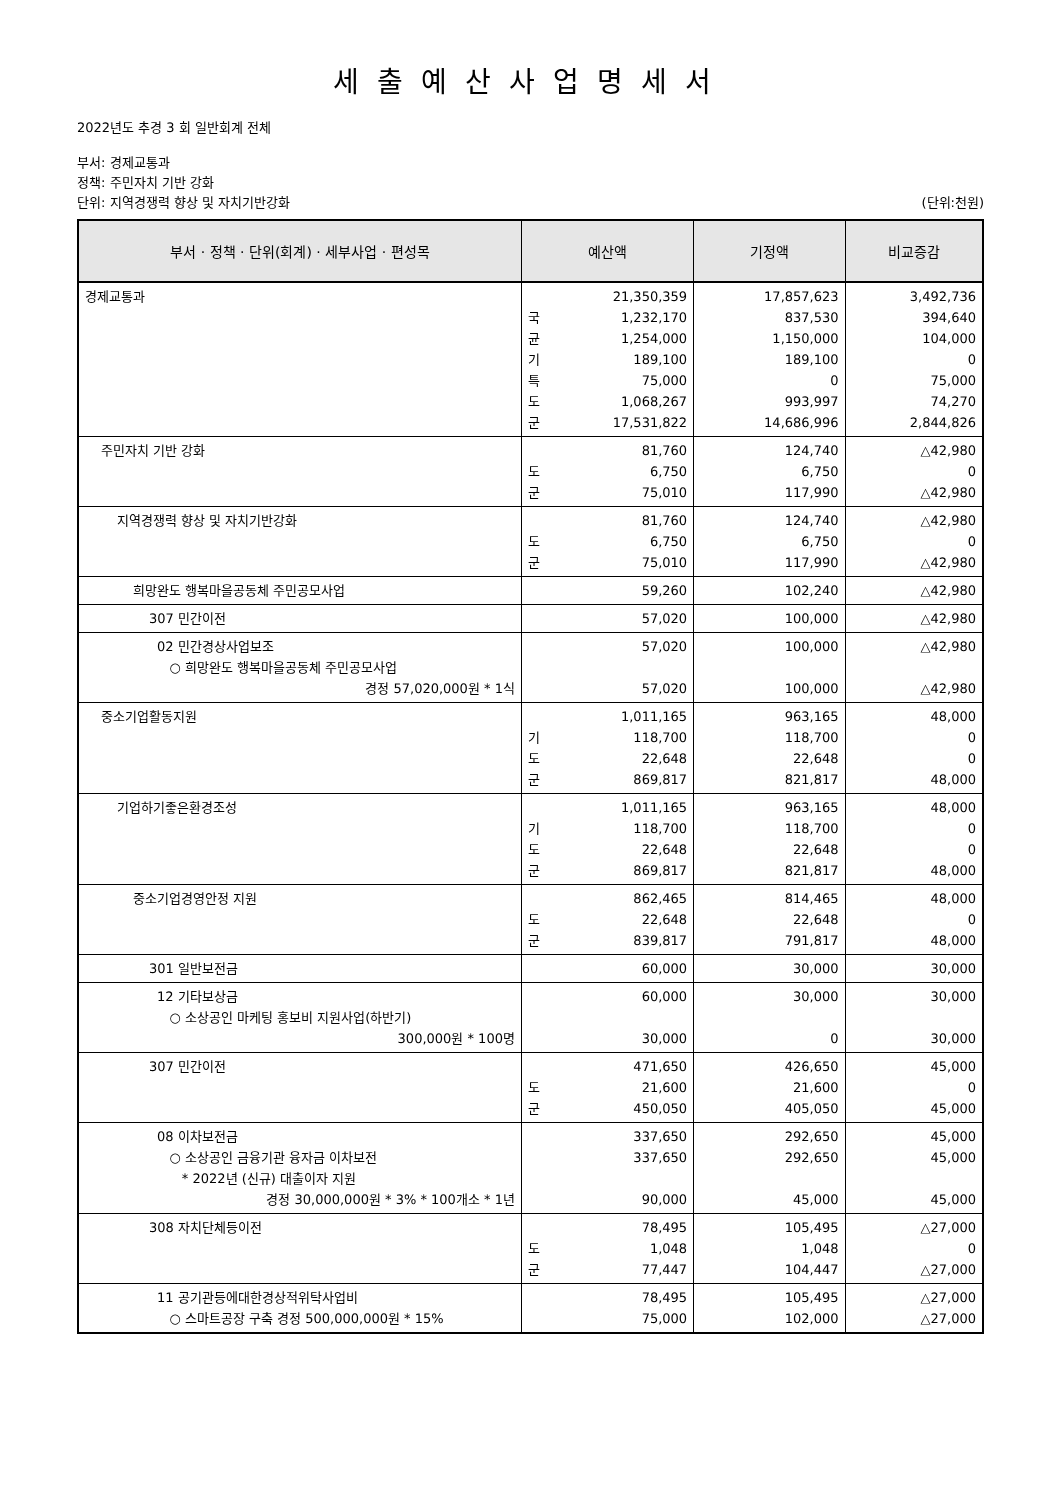세출예산사업명세서
2022년도 추경 3 회 일반회계 전체
부서: 경제교통과
정책: 주민자치 기반 강화
단위: 지역경쟁력 향상 및 자치기반강화 (단위:천원)
| 부서 · 정책 · 단위(회계) · 세부사업 · 편성목 | 예산액 | 기정액 | 비교증감 |
| --- | --- | --- | --- |
| 경제교통과 | 21,350,359 국 1,232,170 균 1,254,000 기 189,100 특 75,000 도 1,068,267 군 17,531,822 | 17,857,623 837,530 1,150,000 189,100 0 993,997 14,686,996 | 3,492,736 394,640 104,000 0 75,000 74,270 2,844,826 |
| 주민자치 기반 강화 | 81,760 도 6,750 군 75,010 | 124,740 6,750 117,990 | △42,980 0 △42,980 |
| 지역경쟁력 향상 및 자치기반강화 | 81,760 도 6,750 군 75,010 | 124,740 6,750 117,990 | △42,980 0 △42,980 |
| 희망완도 행복마을공동체 주민공모사업 | 59,260 | 102,240 | △42,980 |
| 307 민간이전 | 57,020 | 100,000 | △42,980 |
| 02 민간경상사업보조 ○ 희망완도 행복마을공동체 주민공모사업 경정 57,020,000원 * 1식 | 57,020 57,020 | 100,000 100,000 | △42,980 △42,980 |
| 중소기업활동지원 | 1,011,165 기 118,700 도 22,648 군 869,817 | 963,165 118,700 22,648 821,817 | 48,000 0 0 48,000 |
| 기업하기좋은환경조성 | 1,011,165 기 118,700 도 22,648 군 869,817 | 963,165 118,700 22,648 821,817 | 48,000 0 0 48,000 |
| 중소기업경영안정 지원 | 862,465 도 22,648 군 839,817 | 814,465 22,648 791,817 | 48,000 0 48,000 |
| 301 일반보전금 | 60,000 | 30,000 | 30,000 |
| 12 기타보상금 ○ 소상공인 마케팅 홍보비 지원사업(하반기) 300,000원 * 100명 | 60,000 30,000 | 30,000 0 | 30,000 30,000 |
| 307 민간이전 | 471,650 도 21,600 군 450,050 | 426,650 21,600 405,050 | 45,000 0 45,000 |
| 08 이차보전금 ○ 소상공인 금융기관 융자금 이차보전 * 2022년 (신규) 대출이자 지원 경정 30,000,000원 * 3% * 100개소 * 1년 | 337,650 337,650 90,000 | 292,650 292,650 45,000 | 45,000 45,000 45,000 |
| 308 자치단체등이전 | 78,495 도 1,048 군 77,447 | 105,495 1,048 104,447 | △27,000 0 △27,000 |
| 11 공기관등에대한경상적위탁사업비 ○ 스마트공장 구축 경정 500,000,000원 * 15% | 78,495 75,000 | 105,495 102,000 | △27,000 △27,000 |